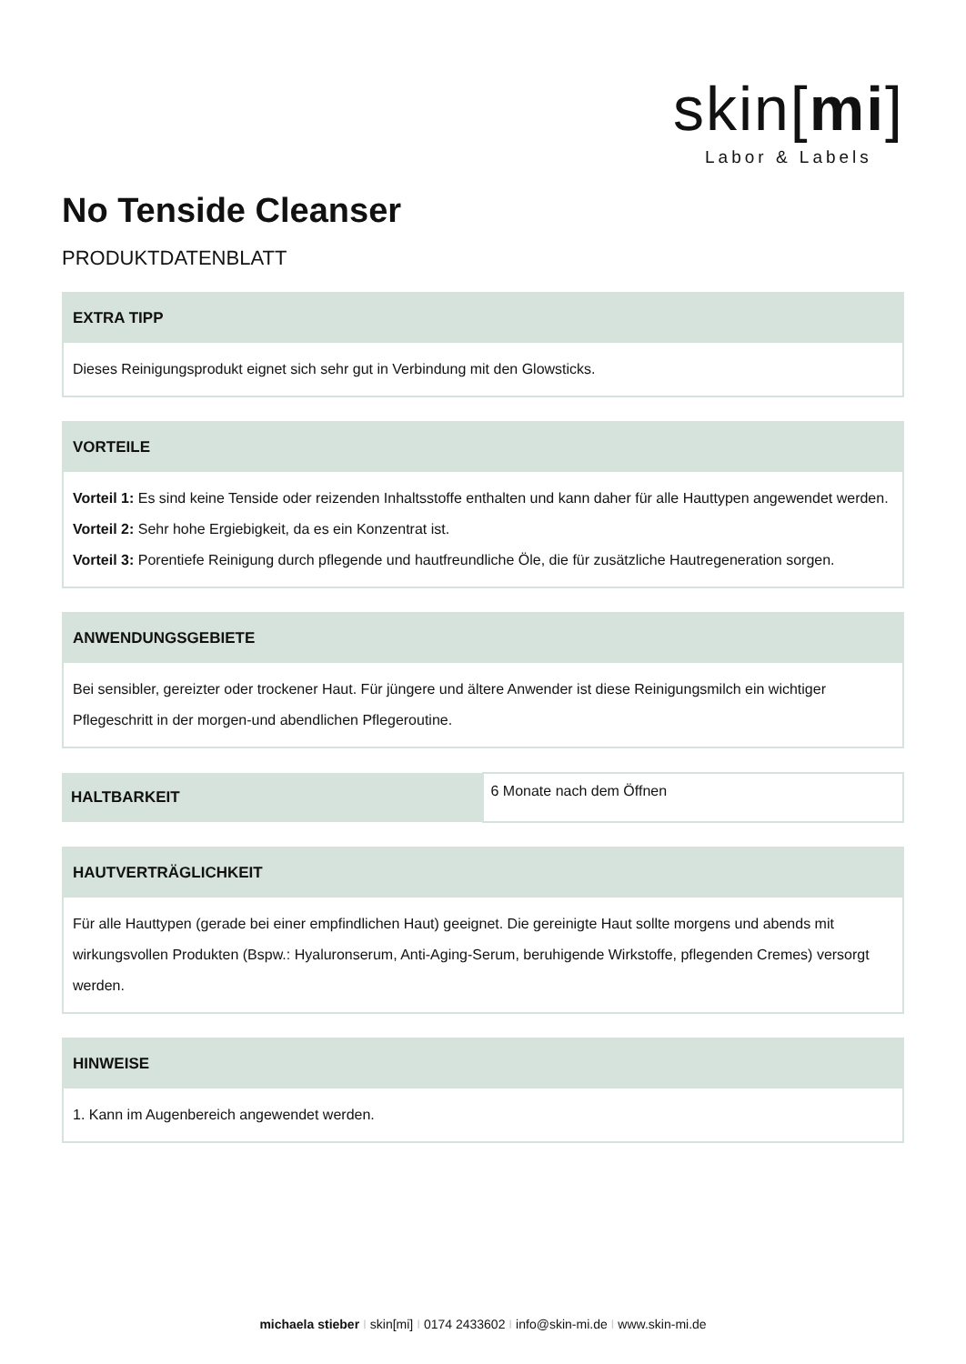skin[mi]
Labor & Labels
No Tenside Cleanser
PRODUKTDATENBLATT
EXTRA TIPP
Dieses Reinigungsprodukt eignet sich sehr gut in Verbindung mit den Glowsticks.
VORTEILE
Vorteil 1: Es sind keine Tenside oder reizenden Inhaltsstoffe enthalten und kann daher für alle Hauttypen angewendet werden.
Vorteil 2: Sehr hohe Ergiebigkeit, da es ein Konzentrat ist.
Vorteil 3: Porentiefe Reinigung durch pflegende und hautfreundliche Öle, die für zusätzliche Hautregeneration sorgen.
ANWENDUNGSGEBIETE
Bei sensibler, gereizter oder trockener Haut. Für jüngere und ältere Anwender ist diese Reinigungsmilch ein wichtiger Pflegeschritt in der morgen-und abendlichen Pflegeroutine.
| HALTBARKEIT | 6 Monate nach dem Öffnen |
HAUTVERTRÄGLICHKEIT
Für alle Hauttypen (gerade bei einer empfindlichen Haut) geeignet. Die gereinigte Haut sollte morgens und abends mit wirkungsvollen Produkten (Bspw.: Hyaluronserum, Anti-Aging-Serum, beruhigende Wirkstoffe, pflegenden Cremes) versorgt werden.
HINWEISE
1. Kann im Augenbereich angewendet werden.
michaela stieber I skin[mi] I 0174 2433602 I info@skin-mi.de I www.skin-mi.de